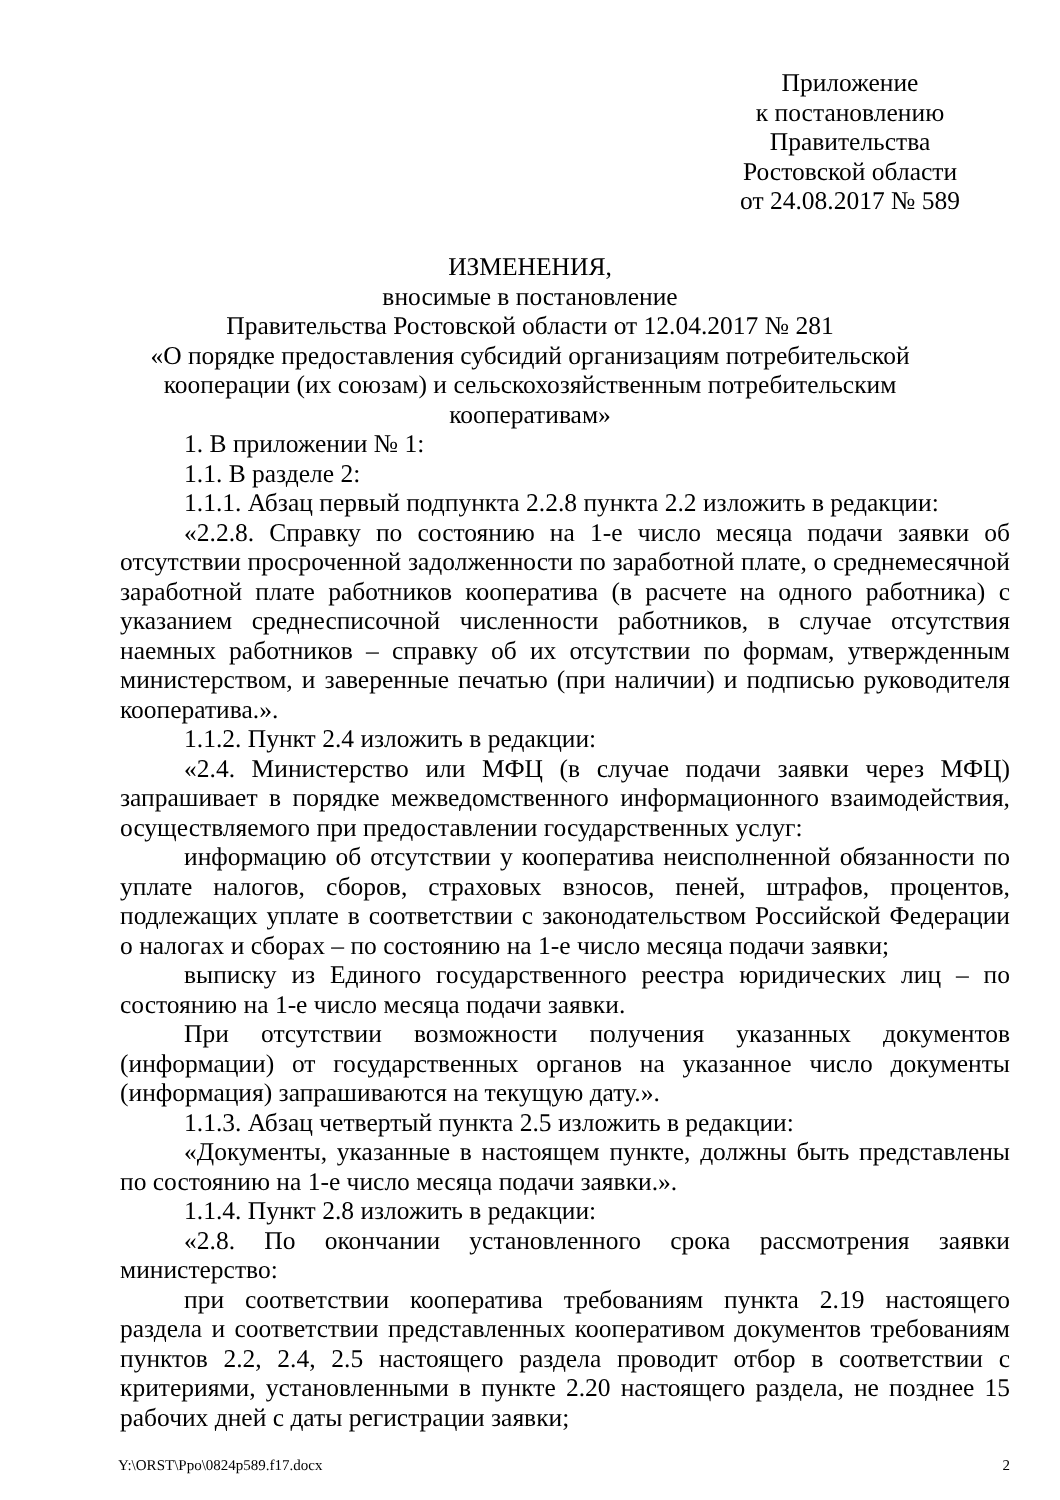Приложение
к постановлению
Правительства
Ростовской области
от 24.08.2017 № 589
ИЗМЕНЕНИЯ,
вносимые в постановление
Правительства Ростовской области от 12.04.2017 № 281
«О порядке предоставления субсидий организациям потребительской кооперации (их союзам) и сельскохозяйственным потребительским кооперативам»
1. В приложении № 1:
1.1. В разделе 2:
1.1.1. Абзац первый подпункта 2.2.8 пункта 2.2 изложить в редакции:
«2.2.8. Справку по состоянию на 1-е число месяца подачи заявки об отсутствии просроченной задолженности по заработной плате, о среднемесячной заработной плате работников кооператива (в расчете на одного работника) с указанием среднесписочной численности работников, в случае отсутствия наемных работников – справку об их отсутствии по формам, утвержденным министерством, и заверенные печатью (при наличии) и подписью руководителя кооператива.».
1.1.2. Пункт 2.4 изложить в редакции:
«2.4. Министерство или МФЦ (в случае подачи заявки через МФЦ) запрашивает в порядке межведомственного информационного взаимодействия, осуществляемого при предоставлении государственных услуг:
информацию об отсутствии у кооператива неисполненной обязанности по уплате налогов, сборов, страховых взносов, пеней, штрафов, процентов, подлежащих уплате в соответствии с законодательством Российской Федерации о налогах и сборах – по состоянию на 1-е число месяца подачи заявки;
выписку из Единого государственного реестра юридических лиц – по состоянию на 1-е число месяца подачи заявки.
При отсутствии возможности получения указанных документов (информации) от государственных органов на указанное число документы (информация) запрашиваются на текущую дату.».
1.1.3. Абзац четвертый пункта 2.5 изложить в редакции:
«Документы, указанные в настоящем пункте, должны быть представлены по состоянию на 1-е число месяца подачи заявки.».
1.1.4. Пункт 2.8 изложить в редакции:
«2.8. По окончании установленного срока рассмотрения заявки министерство:
при соответствии кооператива требованиям пункта 2.19 настоящего раздела и соответствии представленных кооперативом документов требованиям пунктов 2.2, 2.4, 2.5 настоящего раздела проводит отбор в соответствии с критериями, установленными в пункте 2.20 настоящего раздела, не позднее 15 рабочих дней с даты регистрации заявки;
Y:\ORST\Ppo\0824p589.f17.docx 2